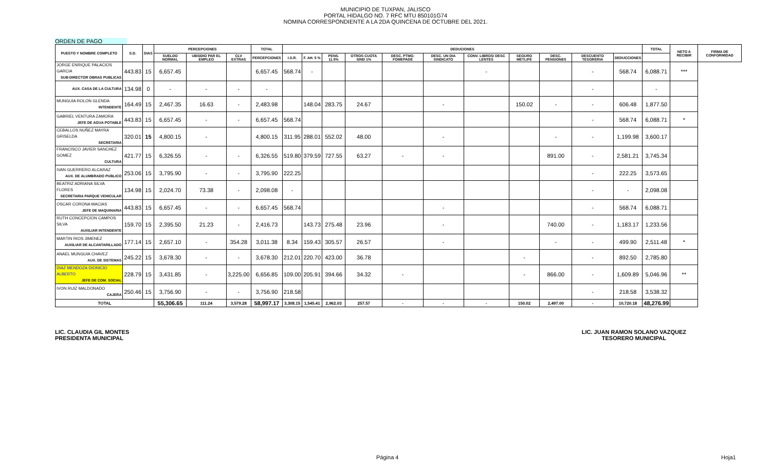MUNICIPIO DE TUXPAN, JALISCO
PORTAL HIDALGO NO. 7 RFC MTU 850101G74
NOMINA CORRESPONDIENTE A LA 2DA QUINCENA DE OCTUBRE DEL 2021.
ORDEN DE PAGO
| PUESTO Y NOMBRE COMPLETO | S.D. | DIAS | PERCEPCIONES | | | TOTAL | DEDUCIONES | | | | | | | | | | | TOTAL | NETO A RECIBIR | FIRMA DE CONFORMIDAD |
| --- | --- | --- | --- | --- | --- | --- | --- | --- | --- | --- | --- | --- | --- | --- | --- | --- | --- | --- | --- | --- |
| | | | SUELDO NORMAL | UBSIDIO PAR EL EMPLEO | CLV EXTRAS | PERCEPCIONES | I.S.R. | F. AH. 5 % | PENS. 11.5% | OTROS CUOTA SIND 1% | DESC. PTMO. FOMEPADE | DESC. UN DIA SINDICATO | CONV. LIBROS/ DESC LENTES | SEGURO METLIFE | DESC. PENSIONES | DESCUENTO TESORERIA | DEDUCCIONES | | | |
| JORGE ENRIQUE PALACIOS GARCIA SUB-DIRECTOR OBRAS PUBLICAS | 443.83 | 15 | 6,657.45 | | | 6,657.45 | 568.74 | - | | | | | - | | | - | 568.74 | 6,088.71 | *** | |
| AUX. CASA DE LA CULTURA | 134.98 | 0 | - | - | - | - | | | | | | | | | | - | | - | | |
| MUNGUIA ROLON GLENDA INTENDENTE | 164.49 | 15 | 2,467.35 | 16.63 | - | 2,483.98 | | 148.04 | 283.75 | 24.67 | | - | | 150.02 | - | - | 606.48 | 1,877.50 | | |
| GABRIEL VENTURA ZAMORA JEFE DE AGUA POTABLE | 443.83 | 15 | 6,657.45 | - | - | 6,657.45 | 568.74 | | | | | | | | | - | 568.74 | 6,088.71 | * | |
| CEBALLOS NUÑEZ MAYRA GRISELDA SECRETARIA | 320.01 | 15 | 4,800.15 | - | | 4,800.15 | 311.95 | 288.01 | 552.02 | 48.00 | | - | | | - | - | 1,199.98 | 3,600.17 | | |
| FRANCISCO JAVIER SANCHEZ GOMEZ CULTURA | 421.77 | 15 | 6,326.55 | - | - | 6,326.55 | 519.80 | 379.59 | 727.55 | 63.27 | - | - | | | 891.00 | - | 2,581.21 | 3,745.34 | | |
| IVAN GUERRERO ALCARAZ AUX. DE ALUMBRADO PUBLICO | 253.06 | 15 | 3,795.90 | - | - | 3,795.90 | 222.25 | | | | | | | | | - | 222.25 | 3,573.65 | | |
| BEATRIZ ADRIANA SILVA FLORES SECRETARIA PARQUE VEHICULAR | 134.98 | 15 | 2,024.70 | 73.38 | - | 2,098.08 | - | | | | | | | | | - | - | 2,098.08 | | |
| OSCAR CORONA MACIAS JEFE DE MAQUINARIA | 443.83 | 15 | 6,657.45 | - | - | 6,657.45 | 568.74 | | | | | - | | | | - | 568.74 | 6,088.71 | | |
| RUTH CONCEPCION CAMPOS SILVA AUXILIAR INTENDENTE | 159.70 | 15 | 2,395.50 | 21.23 | - | 2,416.73 | | 143.73 | 275.48 | 23.96 | | - | | | 740.00 | - | 1,183.17 | 1,233.56 | | |
| MARTIN RIOS JIMENEZ AUXILIAR DE ALCANTARILLADO | 177.14 | 15 | 2,657.10 | - | 354.28 | 3,011.38 | 8.34 | 159.43 | 305.57 | 26.57 | | - | | | - | - | 499.90 | 2,511.48 | * | |
| ANAEL MUNGUIA CHAVEZ AUX. DE SISTEMAS | 245.22 | 15 | 3,678.30 | - | - | 3,678.30 | 212.01 | 220.70 | 423.00 | 36.78 | | | | - | | - | 892.50 | 2,785.80 | | |
| DIAZ MENDOZA DIONICIO ALBERTO JEFE DE COM. SOCIAL | 228.79 | 15 | 3,431.85 | - | 3,225.00 | 6,656.85 | 109.00 | 205.91 | 394.66 | 34.32 | - | | | - | 866.00 | - | 1,609.89 | 5,046.96 | ** | |
| IVON RUIZ MALDONADO CAJERA | 250.46 | 15 | 3,756.90 | - | - | 3,756.90 | 218.58 | | | | | | | | | - | 218.58 | 3,538.32 | | |
| TOTAL | | | 55,306.65 | 111.24 | 3,579.28 | 58,997.17 | 3,308.15 | 1,545.41 | 2,962.03 | 257.57 | - | - | - | 150.02 | 2,497.00 | - | 10,720.18 | 48,276.99 | | |
LIC. CLAUDIA GIL MONTES
PRESIDENTA MUNICIPAL
LIC. JUAN RAMON SOLANO VAZQUEZ
TESORERO MUNICIPAL
Página 4 Hoja1